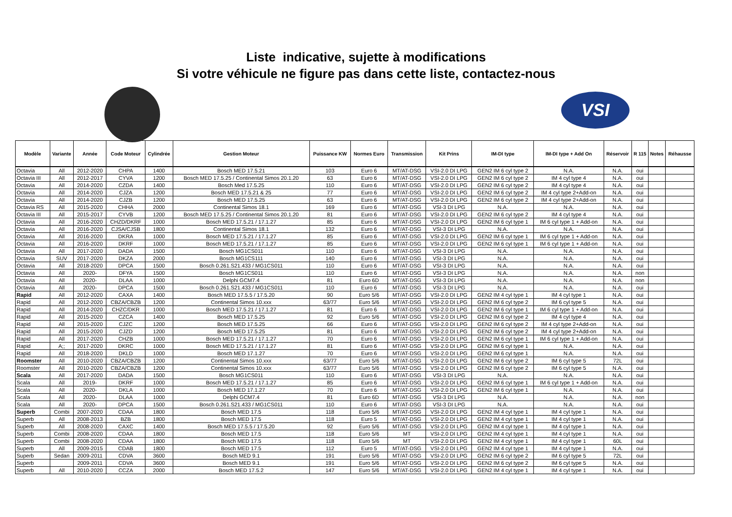Liste indicative, sujette à modifications
Si votre véhicule ne figure pas dans cette liste, contactez-nous
VSI
| Modèle | Variante | Année | Code Moteur | Cylindrée | Gestion Moteur | Puissance KW | Normes Euro | Transmission | Kit Prins | IM-DI type | IM-DI type + Add On | Réservoir | R 115 | Notes | Réhausse |
| --- | --- | --- | --- | --- | --- | --- | --- | --- | --- | --- | --- | --- | --- | --- | --- |
| Octavia | All | 2012-2020 | CHPA | 1400 | Bosch MED 17.5.21 | 103 | Euro 6 | MT/AT-DSG | VSI-2.0 DI LPG | GEN2 IM 6 cyl type 2 | N.A. | N.A. | oui | | |
| Octavia III | All | 2012-2017 | CYVA | 1200 | Bosch MED 17.5.25 / Continental Simos 20.1.20 | 63 | Euro 6 | MT/AT-DSG | VSI-2.0 DI LPG | GEN2 IM 6 cyl type 2 | IM 4 cyl type 4 | N.A. | oui | | |
| Octavia | All | 2014-2020 | CZDA | 1400 | Bosch Med 17.5.25 | 110 | Euro 6 | MT/AT-DSG | VSI-2.0 DI LPG | GEN2 IM 6 cyl type 2 | IM 4 cyl type 4 | N.A. | oui | | |
| Octavia | All | 2014-2020 | CJZA | 1200 | Bosch MED 17.5.21 & 25 | 77 | Euro 6 | MT/AT-DSG | VSI-2.0 DI LPG | GEN2 IM 6 cyl type 2 | IM 4 cyl type 2+Add-on | N.A. | oui | | |
| Octavia | All | 2014-2020 | CJZB | 1200 | Bosch MED 17.5.25 | 63 | Euro 6 | MT/AT-DSG | VSI-2.0 DI LPG | GEN2 IM 6 cyl type 2 | IM 4 cyl type 2+Add-on | N.A. | oui | | |
| Octavia RS | All | 2015-2020 | CHHA | 2000 | Continental Simos 18.1 | 169 | Euro 6 | MT/AT-DSG | VSI-3 DI LPG | N.A. | N.A. | N.A. | oui | | |
| Octavia III | All | 2015-2017 | CYVB | 1200 | Bosch MED 17.5.25 / Continental Simos 20.1.20 | 81 | Euro 6 | MT/AT-DSG | VSI-2.0 DI LPG | GEN2 IM 6 cyl type 2 | IM 4 cyl type 4 | N.A. | oui | | |
| Octavia | All | 2016-2020 | CHZD/DKRF | 1000 | Bosch MED 17.5.21 / 17.1.27 | 85 | Euro 6 | MT/AT-DSG | VSI-2.0 DI LPG | GEN2 IM 6 cyl type 1 | IM 6 cyl type 1 + Add-on | N.A. | oui | | |
| Octavia | All | 2016-2020 | CJSA/CJSB | 1800 | Continental Simos 18.1 | 132 | Euro 6 | MT/AT-DSG | VSI-3 DI LPG | N.A. | N.A. | N.A. | oui | | |
| Octavia | All | 2016-2020 | DKRA | 1000 | Bosch MED 17.5.21 / 17.1.27 | 85 | Euro 6 | MT/AT-DSG | VSI-2.0 DI LPG | GEN2 IM 6 cyl type 1 | IM 6 cyl type 1 + Add-on | N.A. | oui | | |
| Octavia | All | 2016-2020 | DKRF | 1000 | Bosch MED 17.5.21 / 17.1.27 | 85 | Euro 6 | MT/AT-DSG | VSI-2.0 DI LPG | GEN2 IM 6 cyl type 1 | IM 6 cyl type 1 + Add-on | N.A. | oui | | |
| Octavia | All | 2017-2020 | DADA | 1500 | Bosch MG1CS011 | 110 | Euro 6 | MT/AT-DSG | VSI-3 DI LPG | N.A. | N.A. | N.A. | oui | | |
| Octavia | SUV | 2017-2020 | DKZA | 2000 | Bosch MG1CS111 | 140 | Euro 6 | MT/AT-DSG | VSI-3 DI LPG | N.A. | N.A. | N.A. | oui | | |
| Octavia | All | 2018-2020 | DPCA | 1500 | Bosch 0.261.S21.433 / MG1CS011 | 110 | Euro 6 | MT/AT-DSG | VSI-3 DI LPG | N.A. | N.A. | N.A. | oui | | |
| Octavia | All | 2020- | DFYA | 1500 | Bosch MG1CS011 | 110 | Euro 6 | MT/AT-DSG | VSI-3 DI LPG | N.A. | N.A. | N.A. | non | | |
| Octavia | All | 2020- | DLAA | 1000 | Delphi GCM7.4 | 81 | Euro 6D | MT/AT-DSG | VSI-3 DI LPG | N.A. | N.A. | N.A. | non | | |
| Octavia | All | 2020- | DPCA | 1500 | Bosch 0.261.S21.433 / MG1CS011 | 110 | Euro 6 | MT/AT-DSG | VSI-3 DI LPG | N.A. | N.A. | N.A. | oui | | |
| Rapid | All | 2012-2020 | CAXA | 1400 | Bosch MED 17.5.5 / 17.5.20 | 90 | Euro 5/6 | MT/AT-DSG | VSI-2.0 DI LPG | GEN2 IM 4 cyl type 1 | IM 4 cyl type 1 | N.A. | oui | | |
| Rapid | All | 2012-2020 | CBZA/CBZB | 1200 | Continental Simos 10.xxx | 63/77 | Euro 5/6 | MT/AT-DSG | VSI-2.0 DI LPG | GEN2 IM 6 cyl type 2 | IM 6 cyl type 5 | N.A. | oui | | |
| Rapid | All | 2014-2020 | CHZC/DKR | 1000 | Bosch MED 17.5.21 / 17.1.27 | 81 | Euro 6 | MT/AT-DSG | VSI-2.0 DI LPG | GEN2 IM 6 cyl type 1 | IM 6 cyl type 1 + Add-on | N.A. | oui | | |
| Rapid | All | 2015-2020 | CZCA | 1400 | Bosch MED 17.5.25 | 92 | Euro 5/6 | MT/AT-DSG | VSI-2.0 DI LPG | GEN2 IM 6 cyl type 2 | IM 4 cyl type 4 | N.A. | oui | | |
| Rapid | All | 2015-2020 | CJZC | 1200 | Bosch MED 17.5.25 | 66 | Euro 6 | MT/AT-DSG | VSI-2.0 DI LPG | GEN2 IM 6 cyl type 2 | IM 4 cyl type 2+Add-on | N.A. | oui | | |
| Rapid | All | 2015-2020 | CJZD | 1200 | Bosch MED 17.5.25 | 81 | Euro 6 | MT/AT-DSG | VSI-2.0 DI LPG | GEN2 IM 6 cyl type 2 | IM 4 cyl type 2+Add-on | N.A. | oui | | |
| Rapid | All | 2017-2020 | CHZB | 1000 | Bosch MED 17.5.21 / 17.1.27 | 70 | Euro 6 | MT/AT-DSG | VSI-2.0 DI LPG | GEN2 IM 6 cyl type 1 | IM 6 cyl type 1 + Add-on | N.A. | oui | | |
| Rapid | A;; | 2017-2020 | DKRC | 1000 | Bosch MED 17.5.21 / 17.1.27 | 81 | Euro 6 | MT/AT-DSG | VSI-2.0 DI LPG | GEN2 IM 6 cyl type 1 | N.A. | N.A. | oui | | |
| Rapid | All | 2018-2020 | DKLD | 1000 | Bosch MED 17.1.27 | 70 | Euro 6 | MT/AT-DSG | VSI-2.0 DI LPG | GEN2 IM 6 cyl type 1 | N.A. | N.A. | oui | | |
| Roomster | All | 2010-2020 | CBZA/CBZB | 1200 | Continental Simos 10.xxx | 63/77 | Euro 5/6 | MT/AT-DSG | VSI-2.0 DI LPG | GEN2 IM 6 cyl type 2 | IM 6 cyl type 5 | 72L | oui | | |
| Roomster | All | 2010-2020 | CBZA/CBZB | 1200 | Continental Simos 10.xxx | 63/77 | Euro 5/6 | MT/AT-DSG | VSI-2.0 DI LPG | GEN2 IM 6 cyl type 2 | IM 6 cyl type 5 | N.A. | oui | | |
| Scala | All | 2017-2020 | DADA | 1500 | Bosch MG1CS011 | 110 | Euro 6 | MT/AT-DSG | VSI-3 DI LPG | N.A. | N.A. | N.A. | oui | | |
| Scala | All | 2019- | DKRF | 1000 | Bosch MED 17.5.21 / 17.1.27 | 85 | Euro 6 | MT/AT-DSG | VSI-2.0 DI LPG | GEN2 IM 6 cyl type 1 | IM 6 cyl type 1 + Add-on | N.A. | oui | | |
| Scala | All | 2020- | DKLA | 1000 | Bosch MED 17.1.27 | 70 | Euro 6 | MT/AT-DSG | VSI-2.0 DI LPG | GEN2 IM 6 cyl type 1 | N.A. | N.A. | oui | | |
| Scala | All | 2020- | DLAA | 1000 | Delphi GCM7.4 | 81 | Euro 6D | MT/AT-DSG | VSI-3 DI LPG | N.A. | N.A. | N.A. | non | | |
| Scala | All | 2020- | DPCA | 1500 | Bosch 0.261.S21.433 / MG1CS011 | 110 | Euro 6 | MT/AT-DSG | VSI-3 DI LPG | N.A. | N.A. | N.A. | oui | | |
| Superb | Combi | 2007-2020 | CDAA | 1800 | Bosch MED 17.5 | 118 | Euro 5/6 | MT/AT-DSG | VSI-2.0 DI LPG | GEN2 IM 4 cyl type 1 | IM 4 cyl type 1 | N.A. | oui | | |
| Superb | All | 2008-2013 | BZB | 1800 | Bosch MED 17.5 | 118 | Euro 5 | MT/AT-DSG | VSI-2.0 DI LPG | GEN2 IM 4 cyl type 1 | IM 4 cyl type 1 | N.A. | oui | | |
| Superb | All | 2008-2020 | CAXC | 1400 | Bosch MED 17.5.5 / 17.5.20 | 92 | Euro 5/6 | MT/AT-DSG | VSI-2.0 DI LPG | GEN2 IM 4 cyl type 1 | IM 4 cyl type 1 | N.A. | oui | | |
| Superb | Combi | 2008-2020 | CDAA | 1800 | Bosch MED 17.5 | 118 | Euro 5/6 | MT | VSI-2.0 DI LPG | GEN2 IM 4 cyl type 1 | IM 4 cyl type 1 | N.A. | oui | | |
| Superb | Combi | 2008-2020 | CDAA | 1800 | Bosch MED 17.5 | 118 | Euro 5/6 | MT | VSI-2.0 DI LPG | GEN2 IM 4 cyl type 1 | IM 4 cyl type 1 | 60L | oui | | |
| Superb | All | 2009-2015 | CDAB | 1800 | Bosch MED 17.5 | 112 | Euro 5 | MT/AT-DSG | VSI-2.0 DI LPG | GEN2 IM 4 cyl type 1 | IM 4 cyl type 1 | N.A. | oui | | |
| Superb | Sedan | 2009-2011 | CDVA | 3600 | Bosch MED 9.1 | 191 | Euro 5/6 | MT/AT-DSG | VSI-2.0 DI LPG | GEN2 IM 6 cyl type 2 | IM 6 cyl type 5 | 72L | oui | | |
| Superb | | 2009-2011 | CDVA | 3600 | Bosch MED 9.1 | 191 | Euro 5/6 | MT/AT-DSG | VSI-2.0 DI LPG | GEN2 IM 6 cyl type 2 | IM 6 cyl type 5 | N.A. | oui | | |
| Superb | All | 2010-2020 | CCZA | 2000 | Bosch MED 17.5.2 | 147 | Euro 5/6 | MT/AT-DSG | VSI-2.0 DI LPG | GEN2 IM 4 cyl type 1 | IM 4 cyl type 1 | N.A. | oui | | |